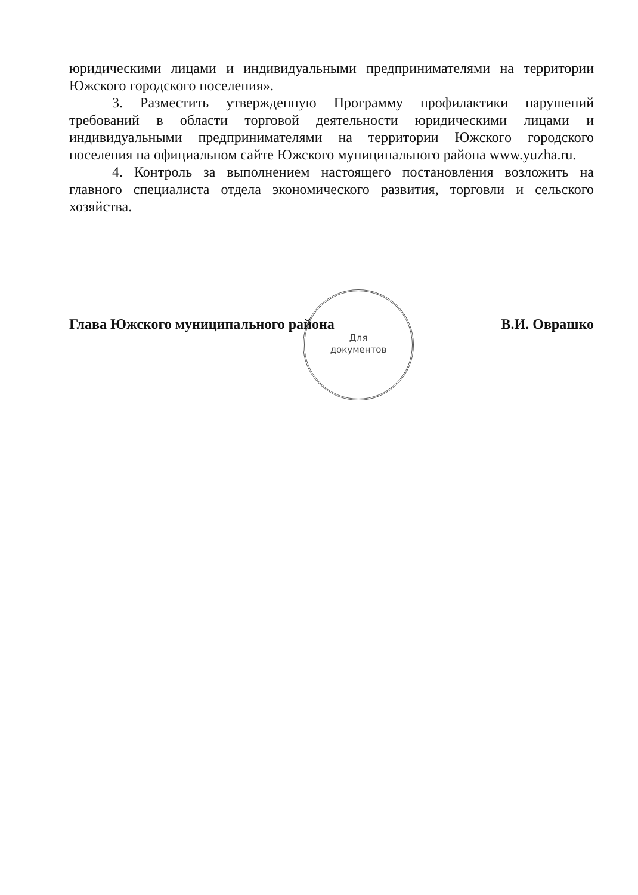юридическими лицами и индивидуальными предпринимателями на территории Южского городского поселения».
3. Разместить утвержденную Программу профилактики нарушений требований в области торговой деятельности юридическими лицами и индивидуальными предпринимателями на территории Южского городского поселения на официальном сайте Южского муниципального района www.yuzha.ru.
4. Контроль за выполнением настоящего постановления возложить на главного специалиста отдела экономического развития, торговли и сельского хозяйства.
Для
документов
Глава Южского муниципального района В.И. Оврашко